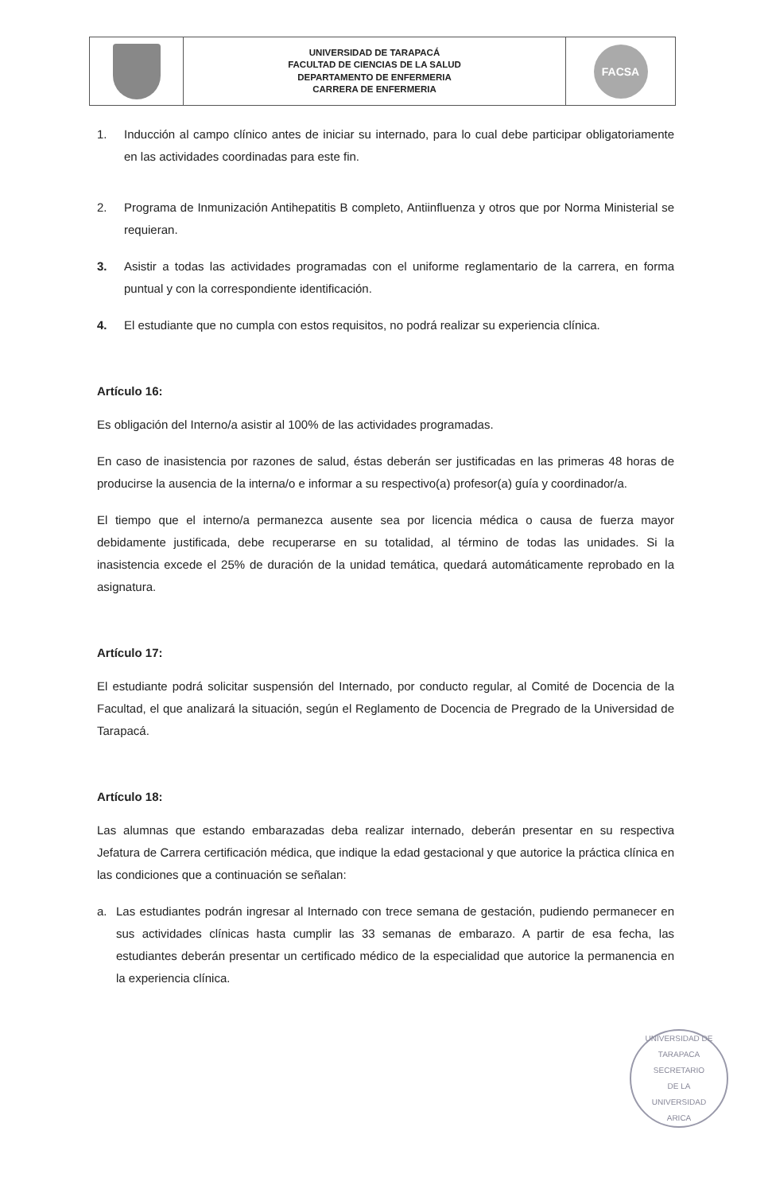| | UNIVERSIDAD DE TARAPACÁ FACULTAD DE CIENCIAS DE LA SALUD DEPARTAMENTO DE ENFERMERIA CARRERA DE ENFERMERIA | FACSA |
1. Inducción al campo clínico antes de iniciar su internado, para lo cual debe participar obligatoriamente en las actividades coordinadas para este fin.
2. Programa de Inmunización Antihepatitis B completo, Antiinfluenza y otros que por Norma Ministerial se requieran.
3. Asistir a todas las actividades programadas con el uniforme reglamentario de la carrera, en forma puntual y con la correspondiente identificación.
4. El estudiante que no cumpla con estos requisitos, no podrá realizar su experiencia clínica.
Artículo 16:
Es obligación del Interno/a asistir al 100% de las actividades programadas.
En caso de inasistencia por razones de salud, éstas deberán ser justificadas en las primeras 48 horas de producirse la ausencia de la interna/o e informar a su respectivo(a) profesor(a) guía y coordinador/a.
El tiempo que el interno/a permanezca ausente sea por licencia médica o causa de fuerza mayor debidamente justificada, debe recuperarse en su totalidad, al término de todas las unidades. Si la inasistencia excede el 25% de duración de la unidad temática, quedará automáticamente reprobado en la asignatura.
Artículo 17:
El estudiante podrá solicitar suspensión del Internado, por conducto regular, al Comité de Docencia de la Facultad, el que analizará la situación, según el Reglamento de Docencia de Pregrado de la Universidad de Tarapacá.
Artículo 18:
Las alumnas que estando embarazadas deba realizar internado, deberán presentar en su respectiva Jefatura de Carrera certificación médica, que indique la edad gestacional y que autorice la práctica clínica en las condiciones que a continuación se señalan:
a. Las estudiantes podrán ingresar al Internado con trece semana de gestación, pudiendo permanecer en sus actividades clínicas hasta cumplir las 33 semanas de embarazo. A partir de esa fecha, las estudiantes deberán presentar un certificado médico de la especialidad que autorice la permanencia en la experiencia clínica.
UNIVERSIDAD DE TARAPACA
SECRETARIO
DE LA
UNIVERSIDAD
ARICA